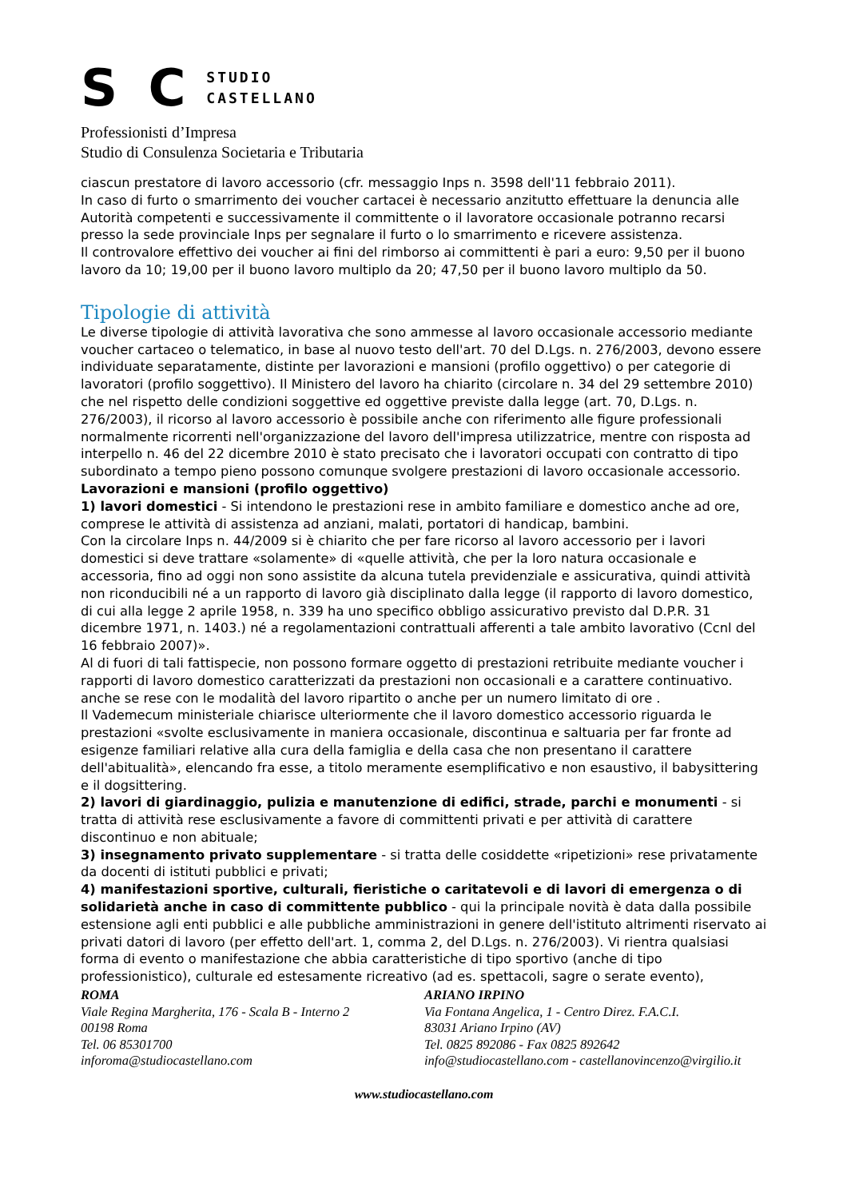S C STUDIO
CASTELLANO
Professionisti d’Impresa
Studio di Consulenza Societaria e Tributaria
ciascun prestatore di lavoro accessorio (cfr. messaggio Inps n. 3598 dell'11 febbraio 2011).
In caso di furto o smarrimento dei voucher cartacei è necessario anzitutto effettuare la denuncia alle Autorità competenti e successivamente il committente o il lavoratore occasionale potranno recarsi presso la sede provinciale Inps per segnalare il furto o lo smarrimento e ricevere assistenza.
Il controvalore effettivo dei voucher ai fini del rimborso ai committenti è pari a euro: 9,50 per il buono lavoro da 10; 19,00 per il buono lavoro multiplo da 20; 47,50 per il buono lavoro multiplo da 50.
Tipologie di attività
Le diverse tipologie di attività lavorativa che sono ammesse al lavoro occasionale accessorio mediante voucher cartaceo o telematico, in base al nuovo testo dell'art. 70 del D.Lgs. n. 276/2003, devono essere individuate separatamente, distinte per lavorazioni e mansioni (profilo oggettivo) o per categorie di lavoratori (profilo soggettivo). Il Ministero del lavoro ha chiarito (circolare n. 34 del 29 settembre 2010) che nel rispetto delle condizioni soggettive ed oggettive previste dalla legge (art. 70, D.Lgs. n. 276/2003), il ricorso al lavoro accessorio è possibile anche con riferimento alle figure professionali normalmente ricorrenti nell'organizzazione del lavoro dell'impresa utilizzatrice, mentre con risposta ad interpello n. 46 del 22 dicembre 2010 è stato precisato che i lavoratori occupati con contratto di tipo subordinato a tempo pieno possono comunque svolgere prestazioni di lavoro occasionale accessorio.
Lavorazioni e mansioni (profilo oggettivo)
1) lavori domestici - Si intendono le prestazioni rese in ambito familiare e domestico anche ad ore, comprese le attività di assistenza ad anziani, malati, portatori di handicap, bambini.
Con la circolare Inps n. 44/2009 si è chiarito che per fare ricorso al lavoro accessorio per i lavori domestici si deve trattare «solamente» di «quelle attività, che per la loro natura occasionale e accessoria, fino ad oggi non sono assistite da alcuna tutela previdenziale e assicurativa, quindi attività non riconducibili né a un rapporto di lavoro già disciplinato dalla legge (il rapporto di lavoro domestico, di cui alla legge 2 aprile 1958, n. 339 ha uno specifico obbligo assicurativo previsto dal D.P.R. 31 dicembre 1971, n. 1403.) né a regolamentazioni contrattuali afferenti a tale ambito lavorativo (Ccnl del 16 febbraio 2007)».
Al di fuori di tali fattispecie, non possono formare oggetto di prestazioni retribuite mediante voucher i rapporti di lavoro domestico caratterizzati da prestazioni non occasionali e a carattere continuativo. anche se rese con le modalità del lavoro ripartito o anche per un numero limitato di ore .
Il Vademecum ministeriale chiarisce ulteriormente che il lavoro domestico accessorio riguarda le prestazioni «svolte esclusivamente in maniera occasionale, discontinua e saltuaria per far fronte ad esigenze familiari relative alla cura della famiglia e della casa che non presentano il carattere dell'abitualità», elencando fra esse, a titolo meramente esemplificativo e non esaustivo, il babysittering e il dogsittering.
2) lavori di giardinaggio, pulizia e manutenzione di edifici, strade, parchi e monumenti - si tratta di attività rese esclusivamente a favore di committenti privati e per attività di carattere discontinuo e non abituale;
3) insegnamento privato supplementare - si tratta delle cosiddette «ripetizioni» rese privatamente da docenti di istituti pubblici e privati;
4) manifestazioni sportive, culturali, fieristiche o caritatevoli e di lavori di emergenza o di solidarietà anche in caso di committente pubblico - qui la principale novità è data dalla possibile estensione agli enti pubblici e alle pubbliche amministrazioni in genere dell'istituto altrimenti riservato ai privati datori di lavoro (per effetto dell'art. 1, comma 2, del D.Lgs. n. 276/2003). Vi rientra qualsiasi forma di evento o manifestazione che abbia caratteristiche di tipo sportivo (anche di tipo professionistico), culturale ed estesamente ricreativo (ad es. spettacoli, sagre o serate evento),
ROMA
Viale Regina Margherita, 176 - Scala B - Interno 2
00198 Roma
Tel. 06 85301700
inforoma@studiocastellano.com
ARIANO IRPINO
Via Fontana Angelica, 1 - Centro Direz. F.A.C.I.
83031 Ariano Irpino (AV)
Tel. 0825 892086 - Fax 0825 892642
info@studiocastellano.com - castellanovincenzo@virgilio.it
www.studiocastellano.com